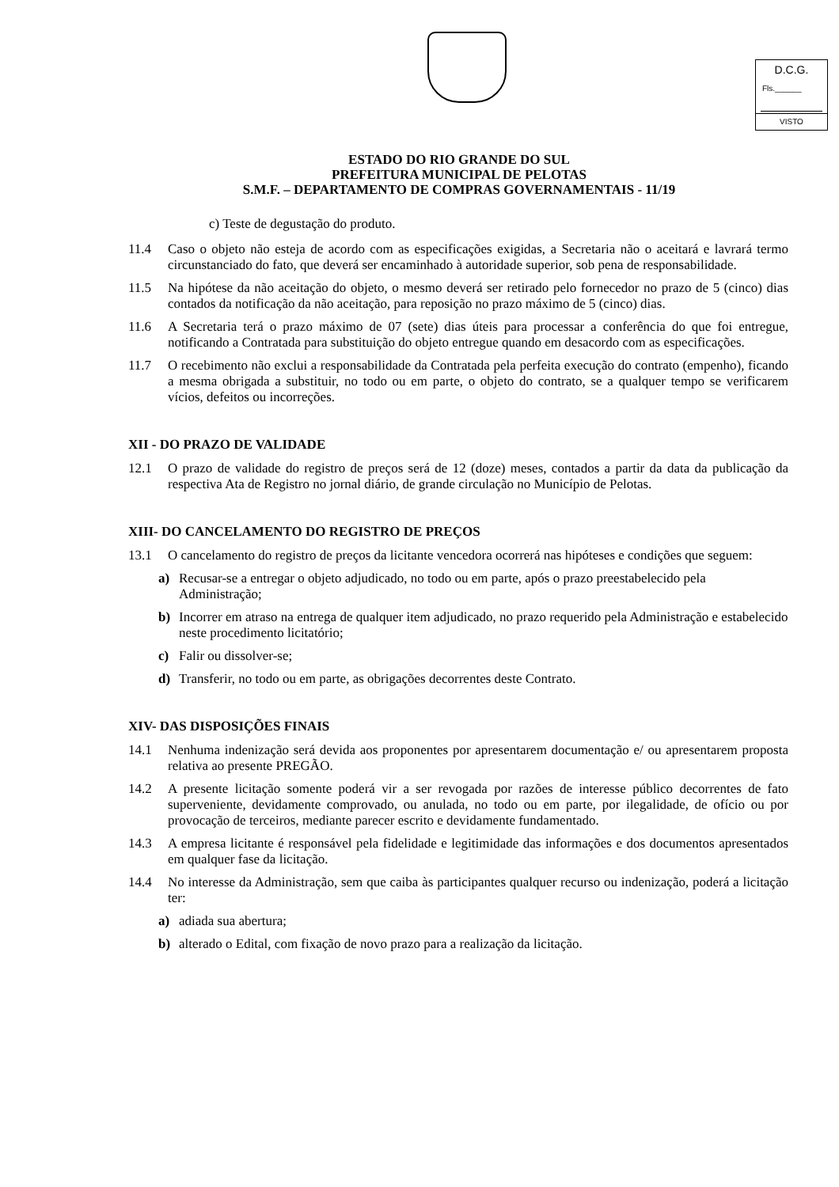D.C.G.
Fls.______
VISTO
ESTADO DO RIO GRANDE DO SUL
PREFEITURA MUNICIPAL DE PELOTAS
S.M.F. – DEPARTAMENTO DE COMPRAS GOVERNAMENTAIS - 11/19
c) Teste de degustação do produto.
11.4 Caso o objeto não esteja de acordo com as especificações exigidas, a Secretaria não o aceitará e lavrará termo circunstanciado do fato, que deverá ser encaminhado à autoridade superior, sob pena de responsabilidade.
11.5 Na hipótese da não aceitação do objeto, o mesmo deverá ser retirado pelo fornecedor no prazo de 5 (cinco) dias contados da notificação da não aceitação, para reposição no prazo máximo de 5 (cinco) dias.
11.6 A Secretaria terá o prazo máximo de 07 (sete) dias úteis para processar a conferência do que foi entregue, notificando a Contratada para substituição do objeto entregue quando em desacordo com as especificações.
11.7 O recebimento não exclui a responsabilidade da Contratada pela perfeita execução do contrato (empenho), ficando a mesma obrigada a substituir, no todo ou em parte, o objeto do contrato, se a qualquer tempo se verificarem vícios, defeitos ou incorreções.
XII - DO PRAZO DE VALIDADE
12.1 O prazo de validade do registro de preços será de 12 (doze) meses, contados a partir da data da publicação da respectiva Ata de Registro no jornal diário, de grande circulação no Município de Pelotas.
XIII- DO CANCELAMENTO DO REGISTRO DE PREÇOS
13.1 O cancelamento do registro de preços da licitante vencedora ocorrerá nas hipóteses e condições que seguem:
a) Recusar-se a entregar o objeto adjudicado, no todo ou em parte, após o prazo preestabelecido pela Administração;
b) Incorrer em atraso na entrega de qualquer item adjudicado, no prazo requerido pela Administração e estabelecido neste procedimento licitatório;
c) Falir ou dissolver-se;
d) Transferir, no todo ou em parte, as obrigações decorrentes deste Contrato.
XIV- DAS DISPOSIÇÕES FINAIS
14.1 Nenhuma indenização será devida aos proponentes por apresentarem documentação e/ ou apresentarem proposta relativa ao presente PREGÃO.
14.2 A presente licitação somente poderá vir a ser revogada por razões de interesse público decorrentes de fato superveniente, devidamente comprovado, ou anulada, no todo ou em parte, por ilegalidade, de ofício ou por provocação de terceiros, mediante parecer escrito e devidamente fundamentado.
14.3 A empresa licitante é responsável pela fidelidade e legitimidade das informações e dos documentos apresentados em qualquer fase da licitação.
14.4 No interesse da Administração, sem que caiba às participantes qualquer recurso ou indenização, poderá a licitação ter:
a) adiada sua abertura;
b) alterado o Edital, com fixação de novo prazo para a realização da licitação.